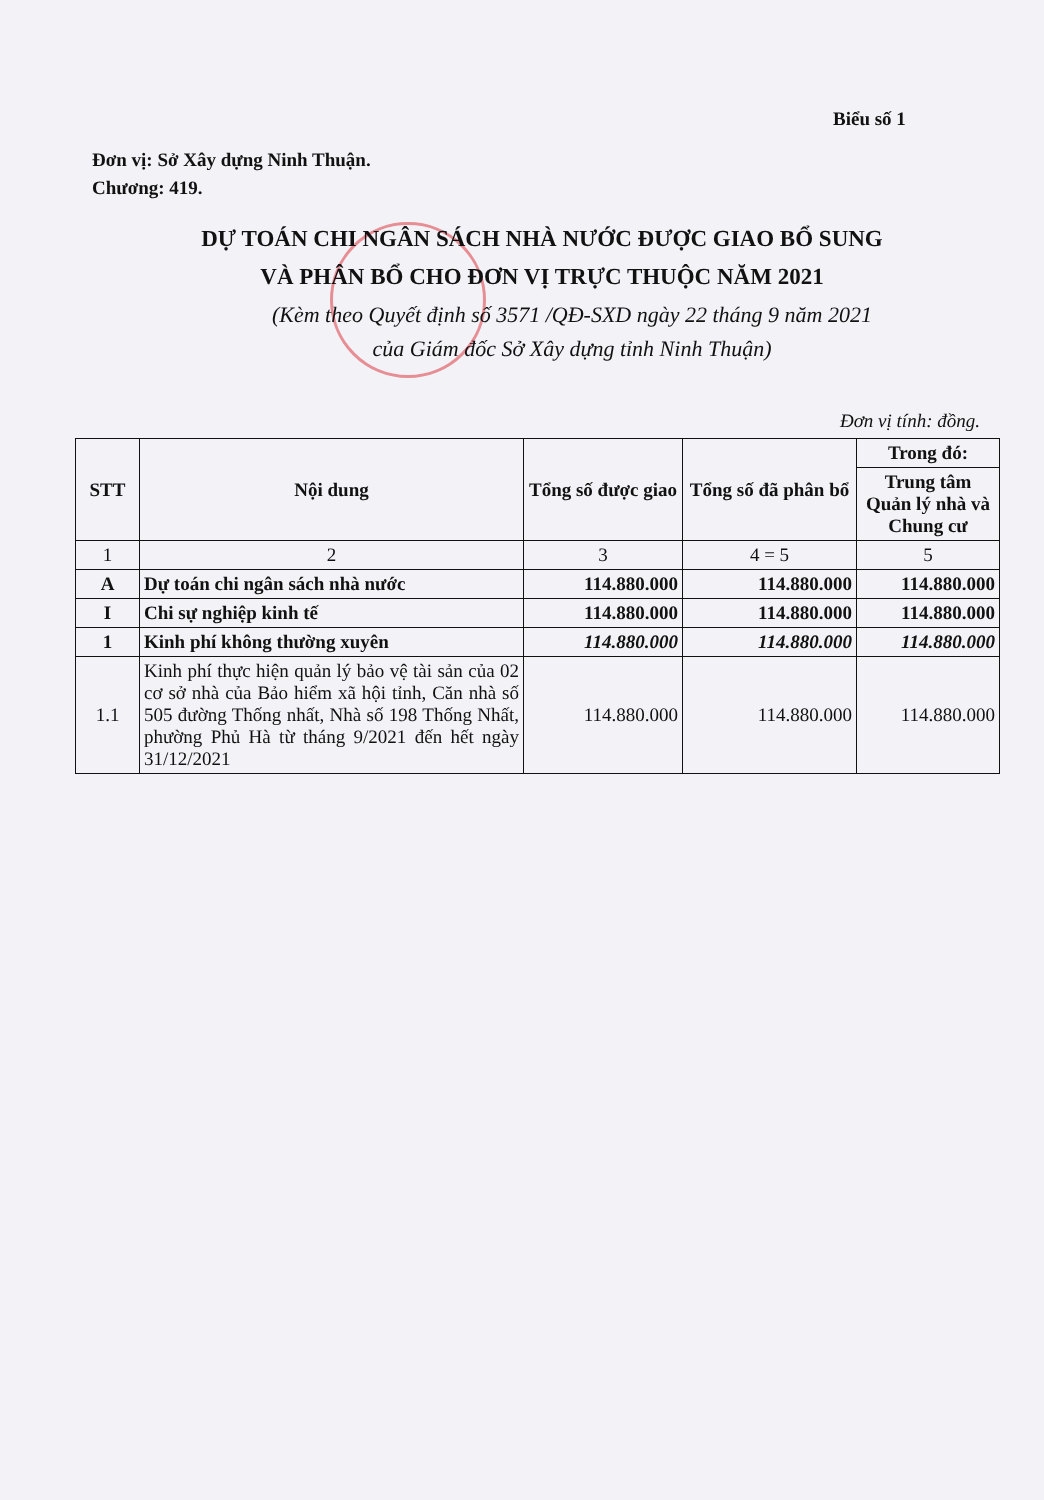Biểu số 1
Đơn vị: Sở Xây dựng Ninh Thuận.
Chương: 419.
DỰ TOÁN CHI NGÂN SÁCH NHÀ NƯỚC ĐƯỢC GIAO BỔ SUNG
VÀ PHÂN BỔ CHO ĐƠN VỊ TRỰC THUỘC NĂM 2021
(Kèm theo Quyết định số 3571 /QĐ-SXD ngày 22 tháng 9 năm 2021
của Giám đốc Sở Xây dựng tỉnh Ninh Thuận)
Đơn vị tính: đồng.
| STT | Nội dung | Tổng số được giao | Tổng số đã phân bổ | Trong đó: |
| --- | --- | --- | --- | --- |
| | | | | Trung tâm Quản lý nhà và Chung cư |
| 1 | 2 | 3 | 4 = 5 | 5 |
| A | Dự toán chi ngân sách nhà nước | 114.880.000 | 114.880.000 | 114.880.000 |
| I | Chi sự nghiệp kinh tế | 114.880.000 | 114.880.000 | 114.880.000 |
| 1 | Kinh phí không thường xuyên | 114.880.000 | 114.880.000 | 114.880.000 |
| 1.1 | Kinh phí thực hiện quản lý bảo vệ tài sản của 02 cơ sở nhà của Bảo hiểm xã hội tỉnh, Căn nhà số 505 đường Thống nhất, Nhà số 198 Thống Nhất, phường Phủ Hà từ tháng 9/2021 đến hết ngày 31/12/2021 | 114.880.000 | 114.880.000 | 114.880.000 |